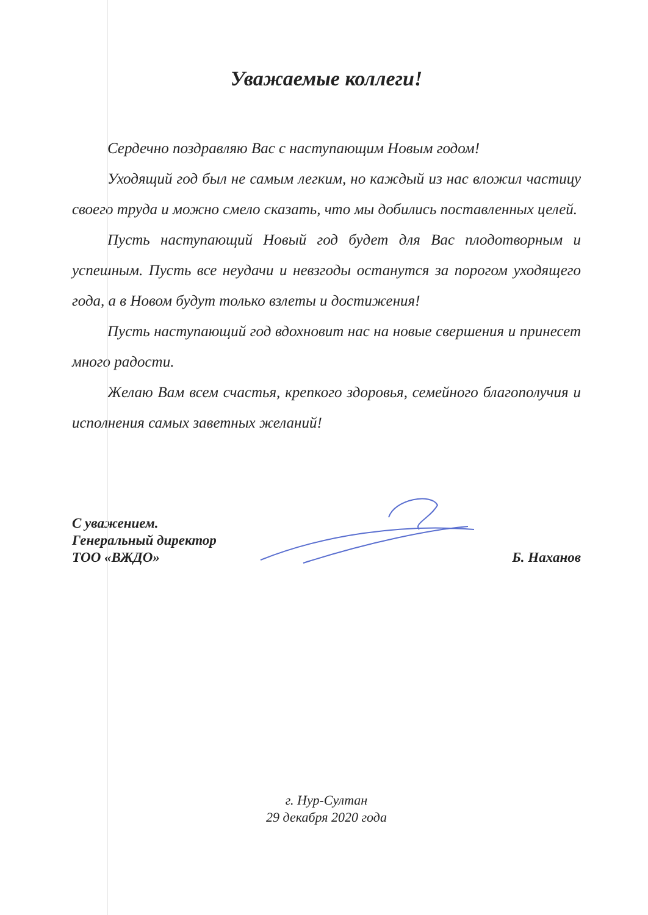Уважаемые коллеги!
Сердечно поздравляю Вас с наступающим Новым годом!
Уходящий год был не самым легким, но каждый из нас вложил частицу своего труда и можно смело сказать, что мы добились поставленных целей.
Пусть наступающий Новый год будет для Вас плодотворным и успешным. Пусть все неудачи и невзгоды останутся за порогом уходящего года, а в Новом будут только взлеты и достижения!
Пусть наступающий год вдохновит нас на новые свершения и принесет много радости.
Желаю Вам всем счастья, крепкого здоровья, семейного благополучия и исполнения самых заветных желаний!
С уважением.
Генеральный директор
ТОО «ВЖДО»
Б. Наханов
г. Нур-Султан
29 декабря 2020 года